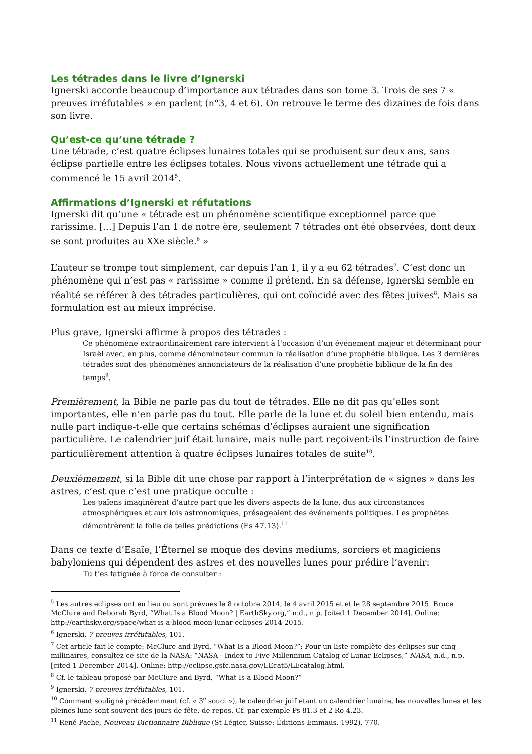Les tétrades dans le livre d’Ignerski
Ignerski accorde beaucoup d’importance aux tétrades dans son tome 3. Trois de ses 7 « preuves irréfutables » en parlent (n°3, 4 et 6). On retrouve le terme des dizaines de fois dans son livre.
Qu’est-ce qu’une tétrade ?
Une tétrade, c’est quatre éclipses lunaires totales qui se produisent sur deux ans, sans éclipse partielle entre les éclipses totales. Nous vivons actuellement une tétrade qui a commencé le 15 avril 2014<sup>5</sup>.
Affirmations d’Ignerski et réfutations
Ignerski dit qu’une « tétrade est un phénomène scientifique exceptionnel parce que rarissime. […] Depuis l’an 1 de notre ère, seulement 7 tétrades ont été observées, dont deux se sont produites au XXe siècle.<sup>6</sup> »
L’auteur se trompe tout simplement, car depuis l’an 1, il y a eu 62 tétrades<sup>7</sup>. C’est donc un phénomène qui n’est pas « rarissime » comme il prétend. En sa défense, Ignerski semble en réalité se référer à des tétrades particulières, qui ont coïncidé avec des fêtes juives<sup>8</sup>. Mais sa formulation est au mieux imprécise.
Plus grave, Ignerski affirme à propos des tétrades :
Ce phénomène extraordinairement rare intervient à l’occasion d’un événement majeur et déterminant pour Israël avec, en plus, comme dénominateur commun la réalisation d’une prophétie biblique. Les 3 dernières tétrades sont des phénomènes annonciateurs de la réalisation d’une prophétie biblique de la fin des temps<sup>9</sup>.
Premièrement, la Bible ne parle pas du tout de tétrades. Elle ne dit pas qu’elles sont importantes, elle n’en parle pas du tout. Elle parle de la lune et du soleil bien entendu, mais nulle part indique-t-elle que certains schémas d’éclipses auraient une signification particulière. Le calendrier juif était lunaire, mais nulle part reçoivent-ils l’instruction de faire particulièrement attention à quatre éclipses lunaires totales de suite<sup>10</sup>.
Deuxièmement, si la Bible dit une chose par rapport à l’interprétation de « signes » dans les astres, c’est que c’est une pratique occulte :
Les païens imaginèrent d’autre part que les divers aspects de la lune, dus aux circonstances atmosphériques et aux lois astronomiques, présageaient des événements politiques. Les prophètes démontrèrent la folie de telles prédictions (Es 47.13).<sup>11</sup>
Dans ce texte d’Esaïe, l’Éternel se moque des devins mediums, sorciers et magiciens babyloniens qui dépendent des astres et des nouvelles lunes pour prédire l’avenir:
Tu t’es fatiguée à force de consulter :
<sup>5</sup> Les autres eclipses ont eu lieu ou sont prévues le 8 octobre 2014, le 4 avril 2015 et et le 28 septembre 2015. Bruce McClure and Deborah Byrd, “What Is a Blood Moon? | EarthSky.org,” n.d., n.p. [cited 1 December 2014]. Online: http://earthsky.org/space/what-is-a-blood-moon-lunar-eclipses-2014-2015.
<sup>6</sup> Ignerski, 7 preuves irréfutables, 101.
<sup>7</sup> Cet article fait le compte: McClure and Byrd, “What Is a Blood Moon?”; Pour un liste complète des éclipses sur cinq millinaires, consultez ce site de la NASA: “NASA - Index to Five Millennium Catalog of Lunar Eclipses,” NASA, n.d., n.p. [cited 1 December 2014]. Online: http://eclipse.gsfc.nasa.gov/LEcat5/LEcatalog.html.
<sup>8</sup> Cf. le tableau proposé par McClure and Byrd, “What Is a Blood Moon?”
<sup>9</sup> Ignerski, 7 preuves irréfutables, 101.
<sup>10</sup> Comment souligné précédemment (cf. « 3<sup>e</sup> souci »), le calendrier juif étant un calendrier lunaire, les nouvelles lunes et les pleines lune sont souvent des jours de fête, de repos. Cf. par exemple Ps 81.3 et 2 Ro 4.23.
<sup>11</sup> René Pache, Nouveau Dictionnaire Biblique (St Légier, Suisse: Éditions Emmaüs, 1992), 770.